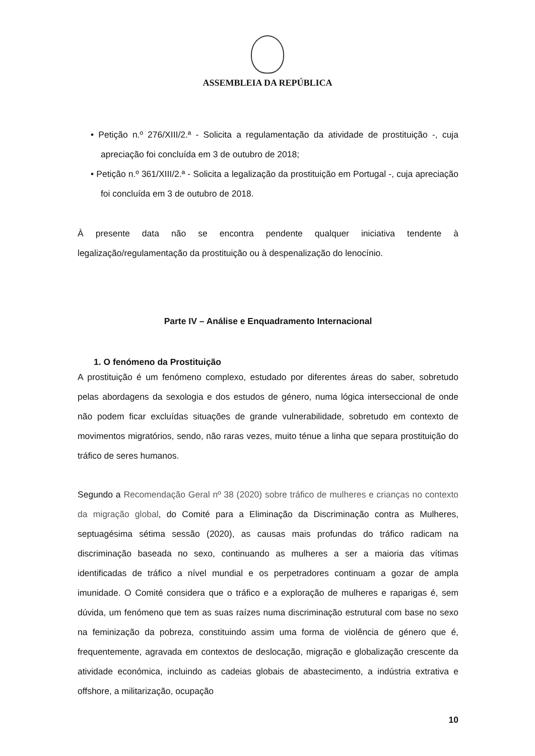ASSEMBLEIA DA REPÚBLICA
• Petição n.º 276/XIII/2.ª - Solicita a regulamentação da atividade de prostituição -, cuja apreciação foi concluída em 3 de outubro de 2018;
• Petição n.º 361/XIII/2.ª - Solicita a legalização da prostituição em Portugal -, cuja apreciação foi concluída em 3 de outubro de 2018.
À presente data não se encontra pendente qualquer iniciativa tendente à legalização/regulamentação da prostituição ou à despenalização do lenocínio.
Parte IV – Análise e Enquadramento Internacional
1. O fenómeno da Prostituição
A prostituição é um fenómeno complexo, estudado por diferentes áreas do saber, sobretudo pelas abordagens da sexologia e dos estudos de género, numa lógica interseccional de onde não podem ficar excluídas situações de grande vulnerabilidade, sobretudo em contexto de movimentos migratórios, sendo, não raras vezes, muito ténue a linha que separa prostituição do tráfico de seres humanos.
Segundo a Recomendação Geral nº 38 (2020) sobre tráfico de mulheres e crianças no contexto da migração global, do Comité para a Eliminação da Discriminação contra as Mulheres, septuagésima sétima sessão (2020), as causas mais profundas do tráfico radicam na discriminação baseada no sexo, continuando as mulheres a ser a maioria das vítimas identificadas de tráfico a nível mundial e os perpetradores continuam a gozar de ampla imunidade. O Comité considera que o tráfico e a exploração de mulheres e raparigas é, sem dúvida, um fenómeno que tem as suas raízes numa discriminação estrutural com base no sexo na feminização da pobreza, constituindo assim uma forma de violência de género que é, frequentemente, agravada em contextos de deslocação, migração e globalização crescente da atividade económica, incluindo as cadeias globais de abastecimento, a indústria extrativa e offshore, a militarização, ocupação
10